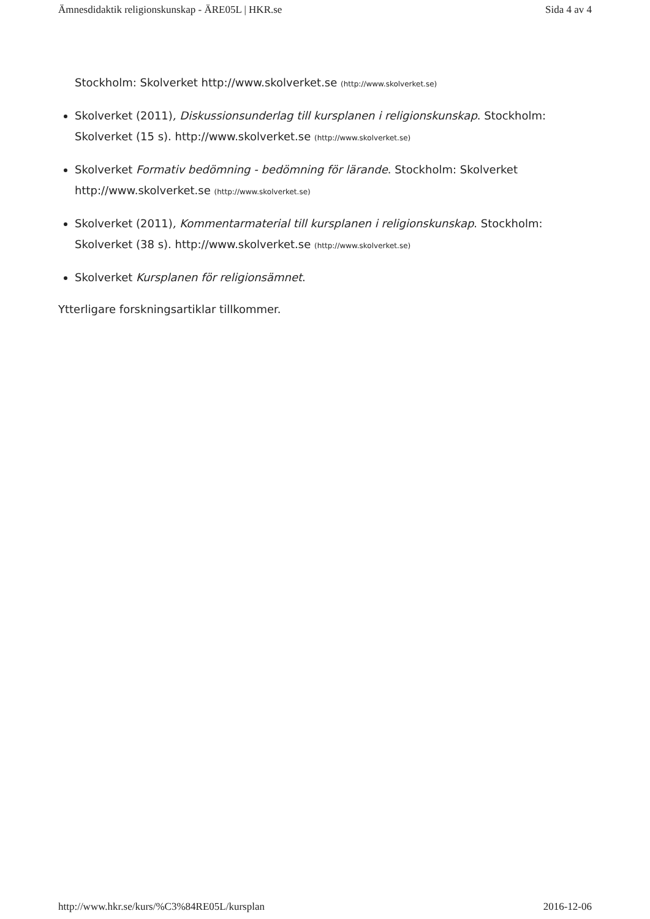Ämnesdidaktik religionskunskap - ÄRE05L | HKR.se Sida 4 av 4
Stockholm: Skolverket http://www.skolverket.se (http://www.skolverket.se)
Skolverket (2011), Diskussionsunderlag till kursplanen i religionskunskap. Stockholm: Skolverket (15 s). http://www.skolverket.se (http://www.skolverket.se)
Skolverket Formativ bedömning - bedömning för lärande. Stockholm: Skolverket http://www.skolverket.se (http://www.skolverket.se)
Skolverket (2011), Kommentarmaterial till kursplanen i religionskunskap. Stockholm: Skolverket (38 s). http://www.skolverket.se (http://www.skolverket.se)
Skolverket Kursplanen för religionsämnet.
Ytterligare forskningsartiklar tillkommer.
http://www.hkr.se/kurs/%C3%84RE05L/kursplan 2016-12-06